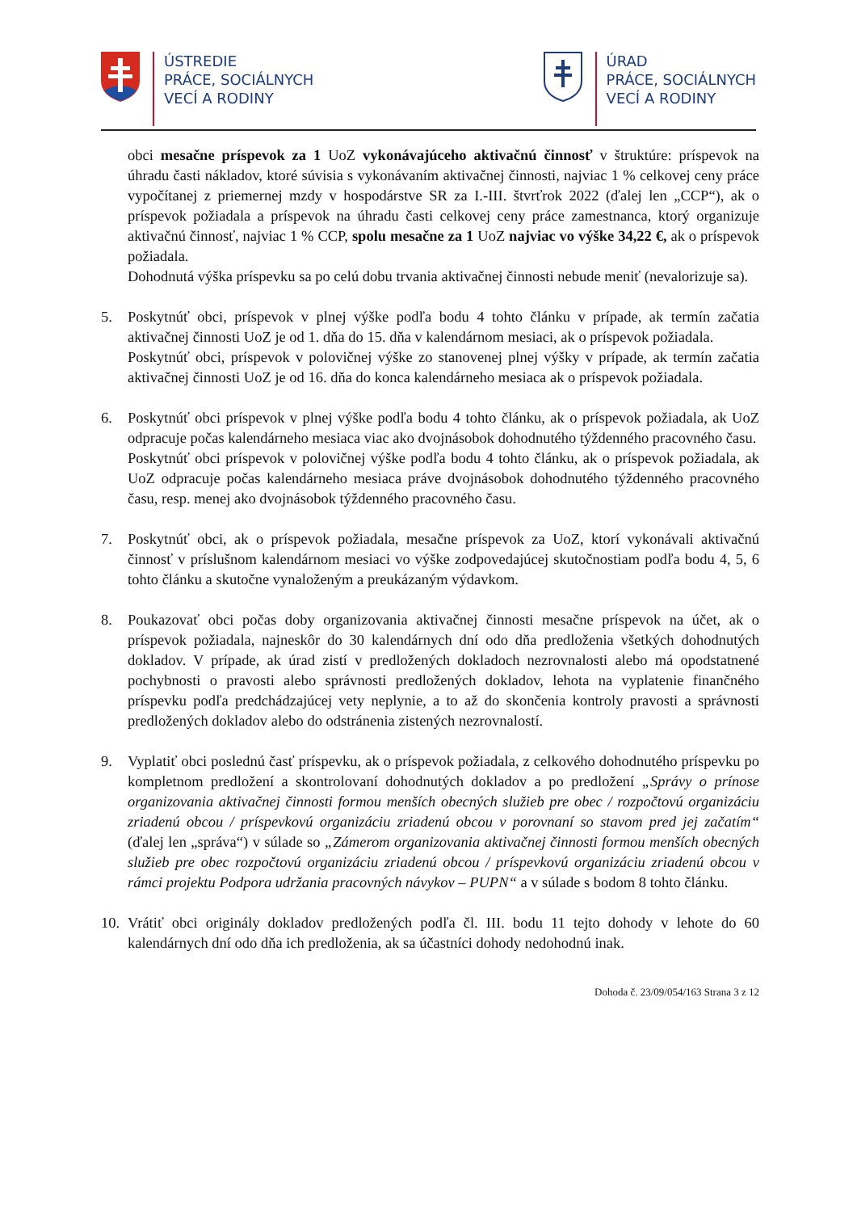ÚSTREDIE
PRÁCE, SOCIÁLNYCH
VECÍ A RODINY
ÚRAD
PRÁCE, SOCIÁLNYCH
VECÍ A RODINY
obci mesačne príspevok za 1 UoZ vykonávajúceho aktivačnú činnosť v štruktúre: príspevok na úhradu časti nákladov, ktoré súvisia s vykonávaním aktivačnej činnosti, najviac 1 % celkovej ceny práce vypočítanej z priemernej mzdy v hospodárstve SR za I.-III. štvrťrok 2022 (ďalej len „CCP“), ak o príspevok požiadala a príspevok na úhradu časti celkovej ceny práce zamestnanca, ktorý organizuje aktivačnú činnosť, najviac 1 % CCP, spolu mesačne za 1 UoZ najviac vo výške 34,22 €, ak o príspevok požiadala.
Dohodnutá výška príspevku sa po celú dobu trvania aktivačnej činnosti nebude meniť (nevalorizuje sa).
5. Poskytnúť obci, príspevok v plnej výške podľa bodu 4 tohto článku v prípade, ak termín začatia aktivačnej činnosti UoZ je od 1. dňa do 15. dňa v kalendárnom mesiaci, ak o príspevok požiadala.
Poskytnúť obci, príspevok v polovičnej výške zo stanovenej plnej výšky v prípade, ak termín začatia aktivačnej činnosti UoZ je od 16. dňa do konca kalendárneho mesiaca ak o príspevok požiadala.
6. Poskytnúť obci príspevok v plnej výške podľa bodu 4 tohto článku, ak o príspevok požiadala, ak UoZ odpracuje počas kalendárneho mesiaca viac ako dvojnásobok dohodnutého týždenného pracovného času.
Poskytnúť obci príspevok v polovičnej výške podľa bodu 4 tohto článku, ak o príspevok požiadala, ak UoZ odpracuje počas kalendárneho mesiaca práve dvojnásobok dohodnutého týždenného pracovného času, resp. menej ako dvojnásobok týždenného pracovného času.
7. Poskytnúť obci, ak o príspevok požiadala, mesačne príspevok za UoZ, ktorí vykonávali aktivačnú činnosť v príslušnom kalendárnom mesiaci vo výške zodpovedajúcej skutočnostiam podľa bodu 4, 5, 6 tohto článku a skutočne vynaloženým a preukázaným výdavkom.
8. Poukazovať obci počas doby organizovania aktivačnej činnosti mesačne príspevok na účet, ak o príspevok požiadala, najneskôr do 30 kalendárnych dní odo dňa predloženia všetkých dohodnutých dokladov. V prípade, ak úrad zistí v predložených dokladoch nezrovnalosti alebo má opodstatnené pochybnosti o pravosti alebo správnosti predložených dokladov, lehota na vyplatenie finančného príspevku podľa predchádzajúcej vety neplynie, a to až do skončenia kontroly pravosti a správnosti predložených dokladov alebo do odstránenia zistených nezrovnalostí.
9. Vyplatiť obci poslednú časť príspevku, ak o príspevok požiadala, z celkového dohodnutého príspevku po kompletnom predložení a skontrolovaní dohodnutých dokladov a po predložení „Správy o prínose organizovania aktivačnej činnosti formou menších obecných služieb pre obec / rozpočtovú organizáciu zriadenú obcou / príspevkovú organizáciu zriadenú obcou v porovnaní so stavom pred jej začatím“ (ďalej len „správa“) v súlade so „Zámerom organizovania aktivačnej činnosti formou menších obecných služieb pre obec rozpočtovú organizáciu zriadenú obcou / príspevkovú organizáciu zriadenú obcou v rámci projektu Podpora udržania pracovných návykov – PUPN“ a v súlade s bodom 8 tohto článku.
10.
Vrátiť obci originály dokladov predložených podľa čl. III. bodu 11 tejto dohody v lehote do 60 kalendárnych dní odo dňa ich predloženia, ak sa účastníci dohody nedohodnú inak.
Dohoda č. 23/09/054/163 Strana 3 z 12